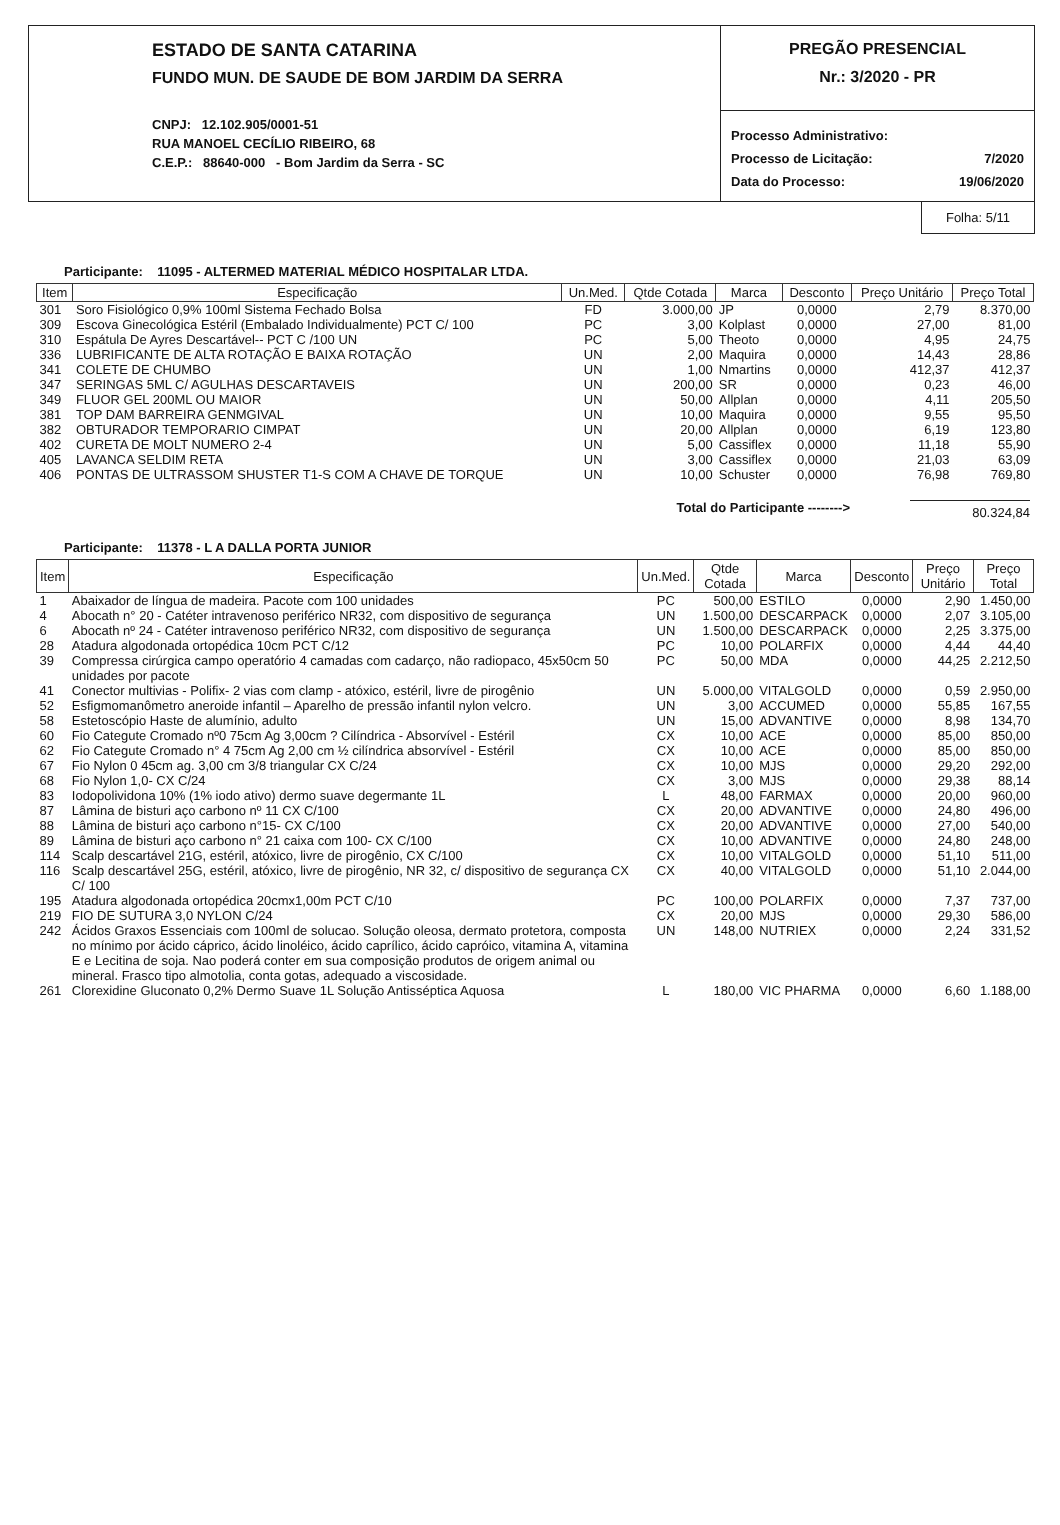ESTADO DE SANTA CATARINA
FUNDO MUN. DE SAUDE DE BOM JARDIM DA SERRA
CNPJ: 12.102.905/0001-51
RUA MANOEL CECÍLIO RIBEIRO, 68
C.E.P.: 88640-000 - Bom Jardim da Serra - SC
PREGÃO PRESENCIAL
Nr.: 3/2020 - PR
| Processo Administrativo: | |
| Processo de Licitação: | 7/2020 |
| Data do Processo: | 19/06/2020 |
Folha: 5/11
Participante: 11095 - ALTERMED MATERIAL MÉDICO HOSPITALAR LTDA.
| Item | Especificação | Un.Med. | Qtde Cotada | Marca | Desconto | Preço Unitário | Preço Total |
| --- | --- | --- | --- | --- | --- | --- | --- |
| 301 | Soro Fisiológico 0,9% 100ml Sistema Fechado Bolsa | FD | 3.000,00 | JP | 0,0000 | 2,79 | 8.370,00 |
| 309 | Escova Ginecológica Estéril (Embalado Individualmente) PCT C/ 100 | PC | 3,00 | Kolplast | 0,0000 | 27,00 | 81,00 |
| 310 | Espátula De Ayres Descartável-- PCT C /100 UN | PC | 5,00 | Theoto | 0,0000 | 4,95 | 24,75 |
| 336 | LUBRIFICANTE DE ALTA ROTAÇÃO E BAIXA ROTAÇÃO | UN | 2,00 | Maquira | 0,0000 | 14,43 | 28,86 |
| 341 | COLETE DE CHUMBO | UN | 1,00 | Nmartins | 0,0000 | 412,37 | 412,37 |
| 347 | SERINGAS 5ML C/ AGULHAS DESCARTAVEIS | UN | 200,00 | SR | 0,0000 | 0,23 | 46,00 |
| 349 | FLUOR GEL 200ML OU MAIOR | UN | 50,00 | Allplan | 0,0000 | 4,11 | 205,50 |
| 381 | TOP DAM BARREIRA GENMGIVAL | UN | 10,00 | Maquira | 0,0000 | 9,55 | 95,50 |
| 382 | OBTURADOR TEMPORARIO CIMPAT | UN | 20,00 | Allplan | 0,0000 | 6,19 | 123,80 |
| 402 | CURETA DE MOLT NUMERO 2-4 | UN | 5,00 | Cassiflex | 0,0000 | 11,18 | 55,90 |
| 405 | LAVANCA SELDIM RETA | UN | 3,00 | Cassiflex | 0,0000 | 21,03 | 63,09 |
| 406 | PONTAS DE ULTRASSOM SHUSTER T1-S COM A CHAVE DE TORQUE | UN | 10,00 | Schuster | 0,0000 | 76,98 | 769,80 |
Total do Participante --------> 80.324,84
Participante: 11378 - L A DALLA PORTA JUNIOR
| Item | Especificação | Un.Med. | Qtde Cotada | Marca | Desconto | Preço Unitário | Preço Total |
| --- | --- | --- | --- | --- | --- | --- | --- |
| 1 | Abaixador de língua de madeira. Pacote com 100 unidades | PC | 500,00 | ESTILO | 0,0000 | 2,90 | 1.450,00 |
| 4 | Abocath n° 20 - Catéter intravenoso periférico NR32, com dispositivo de segurança | UN | 1.500,00 | DESCARPACK | 0,0000 | 2,07 | 3.105,00 |
| 6 | Abocath nº 24 - Catéter intravenoso periférico NR32, com dispositivo de segurança | UN | 1.500,00 | DESCARPACK | 0,0000 | 2,25 | 3.375,00 |
| 28 | Atadura algodonada ortopédica 10cm PCT C/12 | PC | 10,00 | POLARFIX | 0,0000 | 4,44 | 44,40 |
| 39 | Compressa cirúrgica campo operatório 4 camadas com cadarço, não radiopaco, 45x50cm 50 unidades por pacote | PC | 50,00 | MDA | 0,0000 | 44,25 | 2.212,50 |
| 41 | Conector multivias - Polifix- 2 vias com clamp - atóxico, estéril, livre de pirogênio | UN | 5.000,00 | VITALGOLD | 0,0000 | 0,59 | 2.950,00 |
| 52 | Esfigmomanômetro aneroide infantil – Aparelho de pressão infantil nylon velcro. | UN | 3,00 | ACCUMED | 0,0000 | 55,85 | 167,55 |
| 58 | Estetoscópio Haste de alumínio, adulto | UN | 15,00 | ADVANTIVE | 0,0000 | 8,98 | 134,70 |
| 60 | Fio Categute Cromado nº0 75cm Ag 3,00cm ? Cilíndrica - Absorvível - Estéril | CX | 10,00 | ACE | 0,0000 | 85,00 | 850,00 |
| 62 | Fio Categute Cromado n° 4 75cm Ag 2,00 cm ½ cilíndrica absorvível - Estéril | CX | 10,00 | ACE | 0,0000 | 85,00 | 850,00 |
| 67 | Fio Nylon 0 45cm ag. 3,00 cm 3/8 triangular CX C/24 | CX | 10,00 | MJS | 0,0000 | 29,20 | 292,00 |
| 68 | Fio Nylon 1,0- CX C/24 | CX | 3,00 | MJS | 0,0000 | 29,38 | 88,14 |
| 83 | Iodopolividona 10% (1% iodo ativo) dermo suave degermante 1L | L | 48,00 | FARMAX | 0,0000 | 20,00 | 960,00 |
| 87 | Lâmina de bisturi aço carbono nº 11 CX C/100 | CX | 20,00 | ADVANTIVE | 0,0000 | 24,80 | 496,00 |
| 88 | Lâmina de bisturi aço carbono n°15- CX C/100 | CX | 20,00 | ADVANTIVE | 0,0000 | 27,00 | 540,00 |
| 89 | Lâmina de bisturi aço carbono n° 21 caixa com 100- CX C/100 | CX | 10,00 | ADVANTIVE | 0,0000 | 24,80 | 248,00 |
| 114 | Scalp descartável 21G, estéril, atóxico, livre de pirogênio, CX C/100 | CX | 10,00 | VITALGOLD | 0,0000 | 51,10 | 511,00 |
| 116 | Scalp descartável 25G, estéril, atóxico, livre de pirogênio, NR 32, c/ dispositivo de segurança CX C/ 100 | CX | 40,00 | VITALGOLD | 0,0000 | 51,10 | 2.044,00 |
| 195 | Atadura algodonada ortopédica 20cmx1,00m PCT C/10 | PC | 100,00 | POLARFIX | 0,0000 | 7,37 | 737,00 |
| 219 | FIO DE SUTURA 3,0 NYLON C/24 | CX | 20,00 | MJS | 0,0000 | 29,30 | 586,00 |
| 242 | Ácidos Graxos Essenciais com 100ml de solucao. Solução oleosa, dermato protetora, composta no mínimo por ácido cáprico, ácido linoléico, ácido caprílico, ácido capróico, vitamina A, vitamina E e Lecitina de soja. Nao poderá conter em sua composição produtos de origem animal ou mineral. Frasco tipo almotolia, conta gotas, adequado a viscosidade. | UN | 148,00 | NUTRIEX | 0,0000 | 2,24 | 331,52 |
| 261 | Clorexidine Gluconato 0,2% Dermo Suave 1L Solução Antisséptica Aquosa | L | 180,00 | VIC PHARMA | 0,0000 | 6,60 | 1.188,00 |